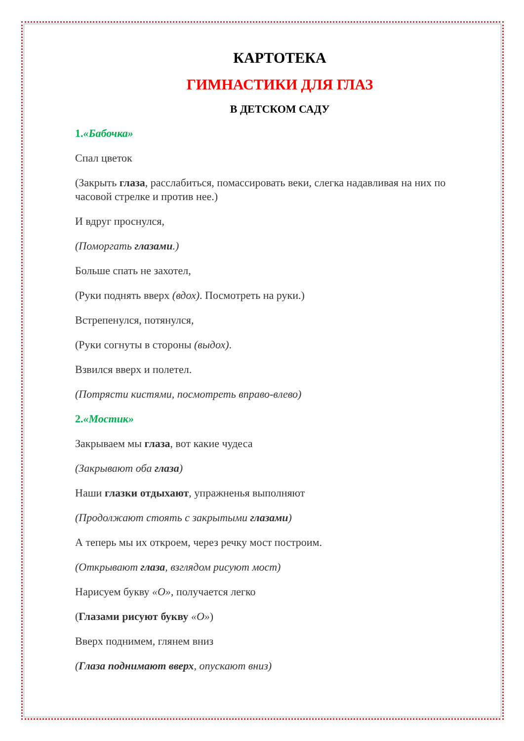КАРТОТЕКА
ГИМНАСТИКИ ДЛЯ ГЛАЗ
В ДЕТСКОМ САДУ
1.«Бабочка»
Спал цветок
(Закрыть глаза, расслабиться, помассировать веки, слегка надавливая на них по часовой стрелке и против нее.)
И вдруг проснулся,
(Поморгать глазами.)
Больше спать не захотел,
(Руки поднять вверх (вдох). Посмотреть на руки.)
Встрепенулся, потянулся,
(Руки согнуты в стороны (выдох).
Взвился вверх и полетел.
(Потрясти кистями, посмотреть вправо-влево)
2.«Мостик»
Закрываем мы глаза, вот какие чудеса
(Закрывают оба глаза)
Наши глазки отдыхают, упражненья выполняют
(Продолжают стоять с закрытыми глазами)
А теперь мы их откроем, через речку мост построим.
(Открывают глаза, взглядом рисуют мост)
Нарисуем букву «О», получается легко
(Глазами рисуют букву «О»)
Вверх поднимем, глянем вниз
(Глаза поднимают вверх, опускают вниз)